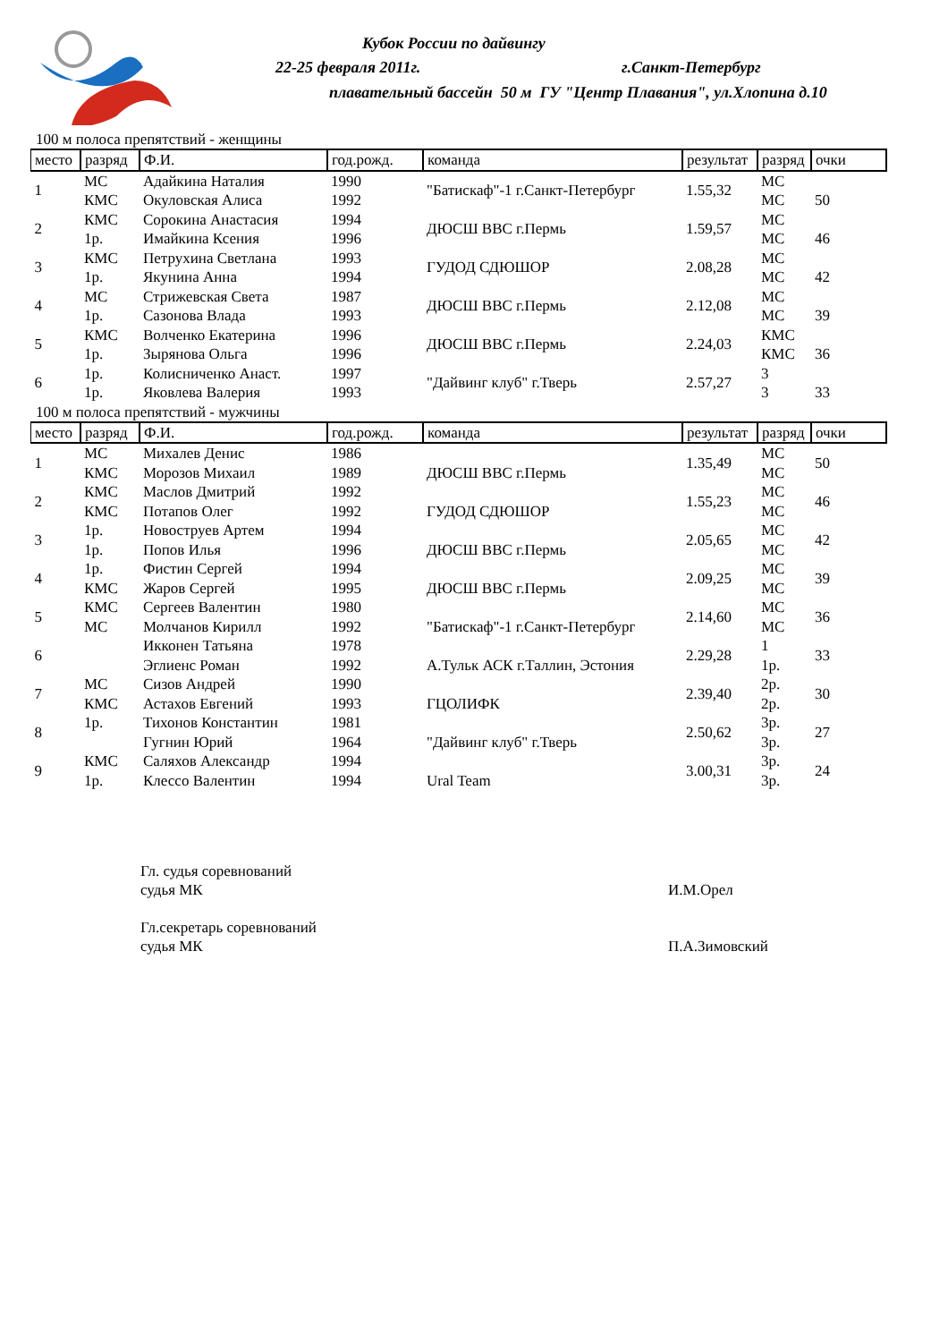Кубок России по дайвингу
22-25 февраля 2011г. г.Санкт-Петербург
плавательный бассейн 50 м ГУ "Центр Плавания", ул.Хлопина д.10
100 м полоса препятствий - женщины
| место | разряд | Ф.И. | год.рожд. | команда | результат | разряд | очки |
| --- | --- | --- | --- | --- | --- | --- | --- |
| 1 | МС | Адайкина Наталия | 1990 | "Батискаф"-1 г.Санкт-Петербург | 1.55,32 | МС | |
| | КМС | Окуловская Алиса | 1992 | | | МС | 50 |
| 2 | КМС | Сорокина Анастасия | 1994 | ДЮСШ ВВС г.Пермь | 1.59,57 | МС | |
| | 1р. | Имайкина Ксения | 1996 | | | МС | 46 |
| 3 | КМС | Петрухина Светлана | 1993 | ГУДОД СДЮШОР | 2.08,28 | МС | |
| | 1р. | Якунина Анна | 1994 | | | МС | 42 |
| 4 | МС | Стрижевская Света | 1987 | ДЮСШ ВВС г.Пермь | 2.12,08 | МС | |
| | 1р. | Сазонова Влада | 1993 | | | МС | 39 |
| 5 | КМС | Волченко Екатерина | 1996 | ДЮСШ ВВС г.Пермь | 2.24,03 | КМС | |
| | 1р. | Зырянова Ольга | 1996 | | | КМС | 36 |
| 6 | 1р. | Колисниченко Анаст. | 1997 | "Дайвинг клуб" г.Тверь | 2.57,27 | 3 | |
| | 1р. | Яковлева Валерия | 1993 | | | 3 | 33 |
100 м полоса препятствий - мужчины
| место | разряд | Ф.И. | год.рожд. | команда | результат | разряд | очки |
| --- | --- | --- | --- | --- | --- | --- | --- |
| 1 | МС | Михалев Денис | 1986 | | 1.35,49 | МС | 50 |
| | КМС | Морозов Михаил | 1989 | ДЮСШ ВВС г.Пермь | | МС | |
| 2 | КМС | Маслов Дмитрий | 1992 | | 1.55,23 | МС | 46 |
| | КМС | Потапов Олег | 1992 | ГУДОД СДЮШОР | | МС | |
| 3 | 1р. | Новоструев Артем | 1994 | | 2.05,65 | МС | 42 |
| | 1р. | Попов Илья | 1996 | ДЮСШ ВВС г.Пермь | | МС | |
| 4 | 1р. | Фистин Сергей | 1994 | | 2.09,25 | МС | 39 |
| | КМС | Жаров Сергей | 1995 | ДЮСШ ВВС г.Пермь | | МС | |
| 5 | КМС | Сергеев Валентин | 1980 | | 2.14,60 | МС | 36 |
| | МС | Молчанов Кирилл | 1992 | "Батискаф"-1 г.Санкт-Петербург | | МС | |
| 6 | | Икконен Татьяна | 1978 | | 2.29,28 | 1 | 33 |
| | | Эглиенс Роман | 1992 | А.Тульк АСК г.Таллин, Эстония | | 1р. | |
| 7 | МС | Сизов Андрей | 1990 | | 2.39,40 | 2р. | 30 |
| | КМС | Астахов Евгений | 1993 | ГЦОЛИФК | | 2р. | |
| 8 | 1р. | Тихонов Константин | 1981 | | 2.50,62 | 3р. | 27 |
| | | Гугнин Юрий | 1964 | "Дайвинг клуб" г.Тверь | | 3р. | |
| 9 | КМС | Саляхов Александр | 1994 | | 3.00,31 | 3р. | 24 |
| | 1р. | Клессо Валентин | 1994 | Ural Team | | 3р. | |
Гл. судья соревнований
судья МК И.М.Орел
Гл.секретарь соревнований
судья МК П.А.Зимовский